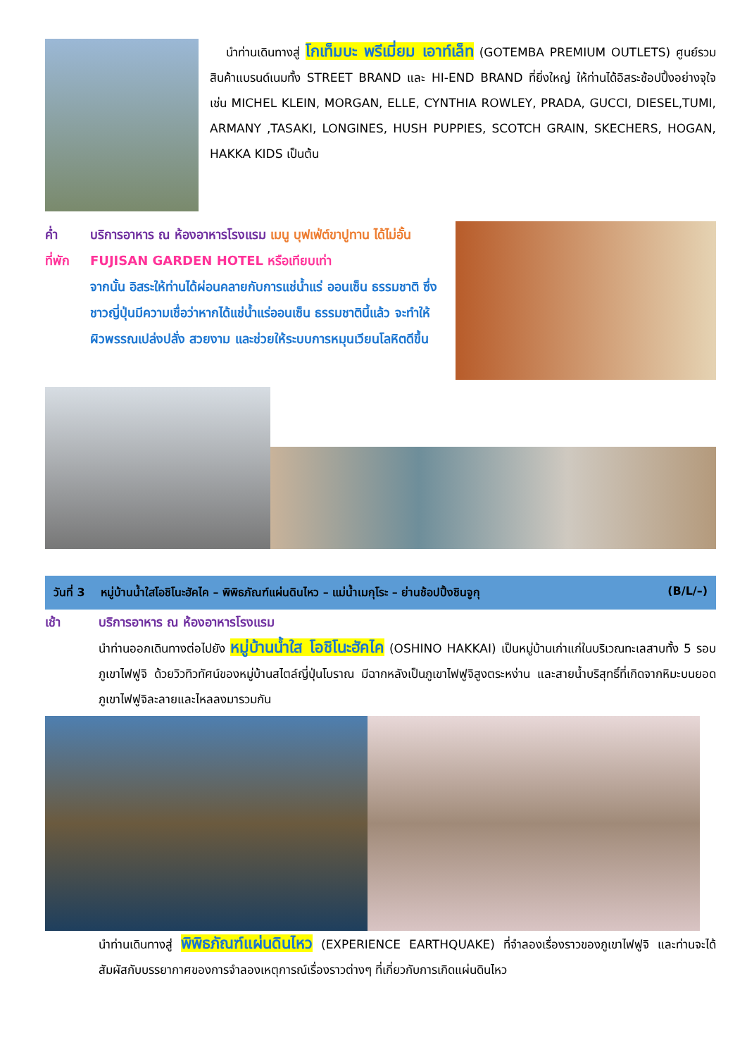นำท่านเดินทางสู่ โกเท็มบะ พรีเมี่ยม เอาท์เล็ท (GOTEMBA PREMIUM OUTLETS) ศูนย์รวมสินค้าแบรนด์เนมทั้ง STREET BRAND และ HI-END BRAND ที่ยิ่งใหญ่ ให้ท่านได้อิสระช้อปปิ้งอย่างจุใจ เช่น MICHEL KLEIN, MORGAN, ELLE, CYNTHIA ROWLEY, PRADA, GUCCI, DIESEL,TUMI, ARMANY ,TASAKI, LONGINES, HUSH PUPPIES, SCOTCH GRAIN, SKECHERS, HOGAN, HAKKA KIDS เป็นต้น
ค่ำ บริการอาหาร ณ ห้องอาหารโรงแรม เมนู บุฟเฟ่ต์ขาปูทาน ได้ไม่อั้น
ที่พัก FUJISAN GARDEN HOTEL หรือเทียบเท่า
จากนั้น อิสระให้ท่านได้ผ่อนคลายกับการแช่น้ำแร่ ออนเซ็น ธรรมชาติ ซึ่งชาวญี่ปุ่นมีความเชื่อว่าหากได้แช่น้ำแร่ออนเซ็น ธรรมชาตินี้แล้ว จะทำให้ผิวพรรณเปล่งปลั่ง สวยงาม และช่วยให้ระบบการหมุนเวียนโลหิตดีขึ้น
วันที่ 3 หมู่บ้านน้ำใสโอชิโนะฮัคไค – พิพิธภัณฑ์แผ่นดินไหว – แม่น้ำเมกุโระ – ย่านช้อปปิ้งชินจูกุ (B/L/–)
เช้า บริการอาหาร ณ ห้องอาหารโรงแรม
นำท่านออกเดินทางต่อไปยัง หมู่บ้านน้ำใส โอชิโนะฮัคไค (OSHINO HAKKAI) เป็นหมู่บ้านเก่าแก่ในบริเวณทะเลสาบทั้ง 5 รอบภูเขาไฟฟูจิ ด้วยวิวทิวทัศน์ของหมู่บ้านสไตล์ญี่ปุ่นโบราณ มีฉากหลังเป็นภูเขาไฟฟูจิสูงตระหง่าน และสายน้ำบริสุทธิ์ที่เกิดจากหิมะบนยอดภูเขาไฟฟูจิละลายและไหลลงมารวมกัน
นำท่านเดินทางสู่ พิพิธภัณฑ์แผ่นดินไหว (EXPERIENCE EARTHQUAKE) ที่จำลองเรื่องราวของภูเขาไฟฟูจิ และท่านจะได้สัมผัสกับบรรยากาศของการจำลองเหตุการณ์เรื่องราวต่างๆ ที่เกี่ยวกับการเกิดแผ่นดินไหว